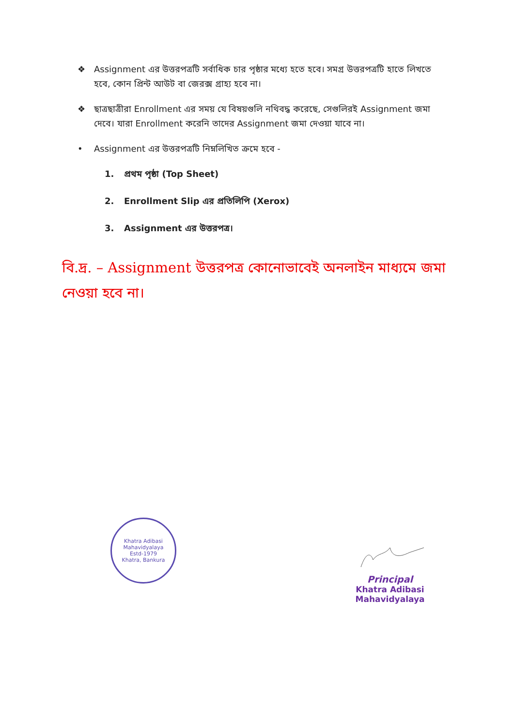❖ Assignment এর উত্তরপত্রটি সর্বাধিক চার পৃষ্ঠার মধ্যে হতে হবে। সমগ্র উত্তরপত্রটি হাতে লিখতে হবে, কোন প্রিন্ট আউট বা জেরক্স গ্রাহ্য হবে না।
❖ ছাত্রছাত্রীরা Enrollment এর সময় যে বিষয়গুলি নথিবদ্ধ করেছে, সেগুলিরই Assignment জমা দেবে। যারা Enrollment করেনি তাদের Assignment জমা দেওয়া যাবে না।
• Assignment এর উত্তরপত্রটি নিম্নলিখিত ক্রমে হবে -
1. প্রথম পৃষ্ঠা (Top Sheet)
2. Enrollment Slip এর প্রতিলিপি (Xerox)
3. Assignment এর উত্তরপত্র।
বি.দ্র. – Assignment উত্তরপত্র কোনোভাবেই অনলাইন মাধ্যমে জমা নেওয়া হবে না।
Khatra Adibasi Mahavidyalaya
Estd-1979
Khatra, Bankura
Principal
Khatra Adibasi Mahavidyalaya